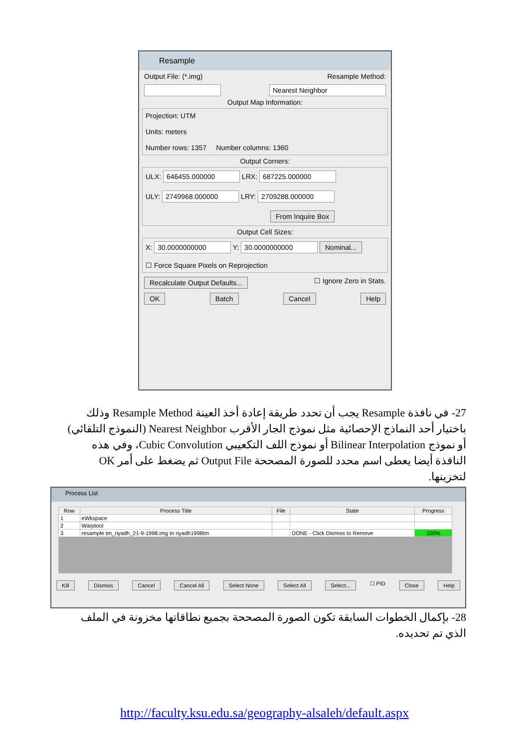Resample
Output File: (*.img) Resample Method:
Nearest Neighbor
Output Map Information:
Projection: UTM
Units: meters
Number rows: 1357 Number columns: 1360
Output Corners:
ULX: 646455.000000 LRX: 687225.000000
ULY: 2749968.000000 LRY: 2709288.000000
From Inquire Box
Output Cell Sizes:
X: 30.0000000000 Y: 30.0000000000 Nominal...
☐ Force Square Pixels on Reprojection
Recalculate Output Defaults... ☐ Ignore Zero in Stats.
OK Batch Cancel Help
27- في نافذة Resample يجب أن تحدد طريقة إعادة أخذ العينة Resample Method وذلك باختيار أحد النماذج الإحصائية مثل نموذج الجار الأقرب Nearest Neighbor (النموذج التلقائي) أو نموذج Bilinear Interpolation أو نموذج اللف التكعيبي Cubic Convolution، وفي هذه النافذة أيضا يعطى اسم محدد للصورة المصححة Output File ثم يضغط على أمر OK لتخزينها.
Process List
| Row | Process Title | File | State | Progress |
| --- | --- | --- | --- | --- |
| 1 | eWkspace | | | |
| 2 | Warptool | | | |
| 3 | resample tm_riyadh_21-9-1998.img to riyadh1998tm | | DONE - Click Dismiss to Remove | 100% |
Kill Dismiss Cancel Cancel All Select None Select All Select... ☐ PID Close Help
28- بإكمال الخطوات السابقة تكون الصورة المصححة بجميع نطاقاتها مخزونة في الملف الذي تم تحديده.
http://faculty.ksu.edu.sa/geography-alsaleh/default.aspx